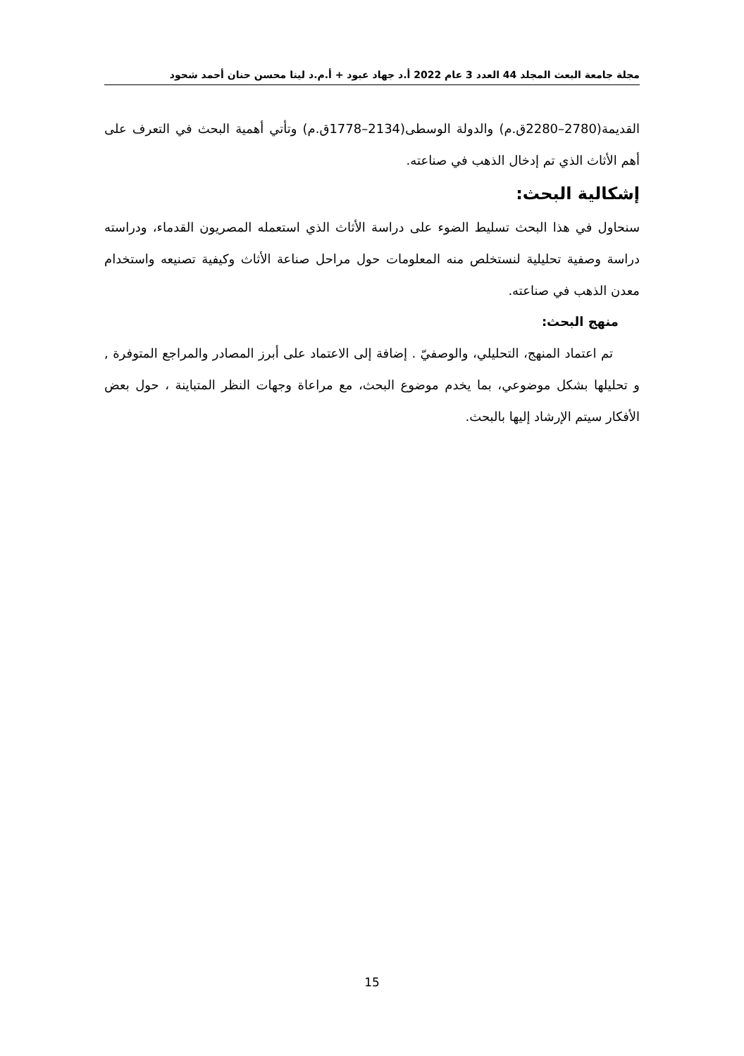مجلة جامعة البعث المجلد 44 العدد 3 عام 2022 أ.د جهاد عبود + أ.م.د لينا محسن حنان أحمد شحود
القديمة(2780–2280ق.م) والدولة الوسطى(2134–1778ق.م) وتأتي أهمية البحث في التعرف على أهم الأثاث الذي تم إدخال الذهب في صناعته.
إشكالية البحث:
سنحاول في هذا البحث تسليط الضوء على دراسة الأثاث الذي استعمله المصريون القدماء، ودراسته دراسة وصفية تحليلية لنستخلص منه المعلومات حول مراحل صناعة الأثاث وكيفية تصنيعه واستخدام معدن الذهب في صناعته.
منهج البحث:
تم اعتماد المنهج، التحليلي، والوصفيّ . إضافة إلى الاعتماد على أبرز المصادر والمراجع المتوفرة , و تحليلها بشكل موضوعي، بما يخدم موضوع البحث، مع مراعاة وجهات النظر المتباينة ، حول بعض الأفكار سيتم الإرشاد إليها بالبحث.
15